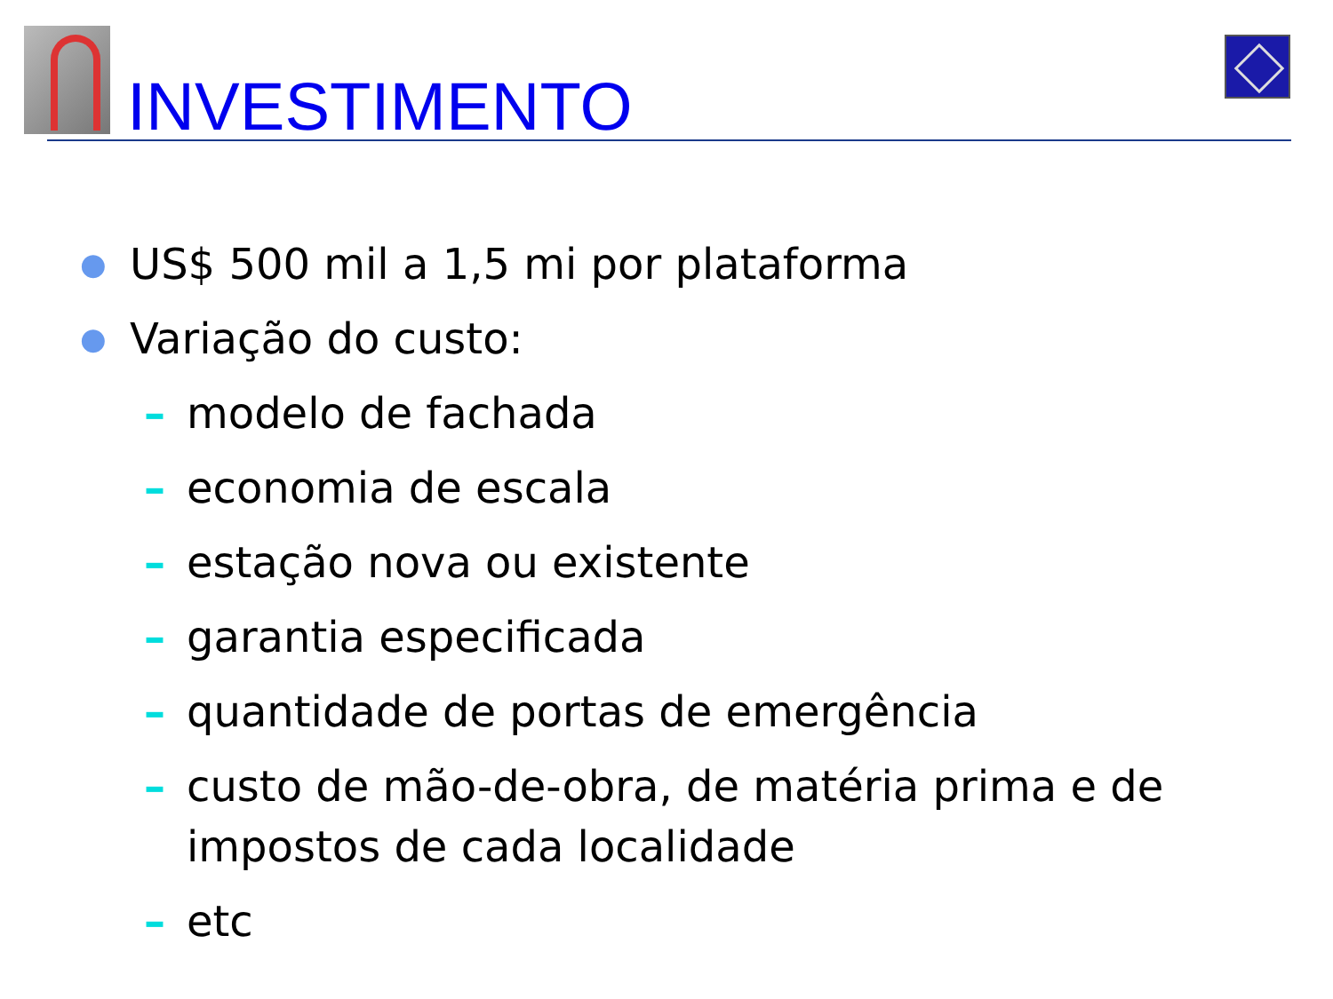INVESTIMENTO
● US$ 500 mil a 1,5 mi por plataforma
● Variação do custo:
– modelo de fachada
– economia de escala
– estação nova ou existente
– garantia especificada
– quantidade de portas de emergência
– custo de mão-de-obra, de matéria prima e de
impostos de cada localidade
– etc